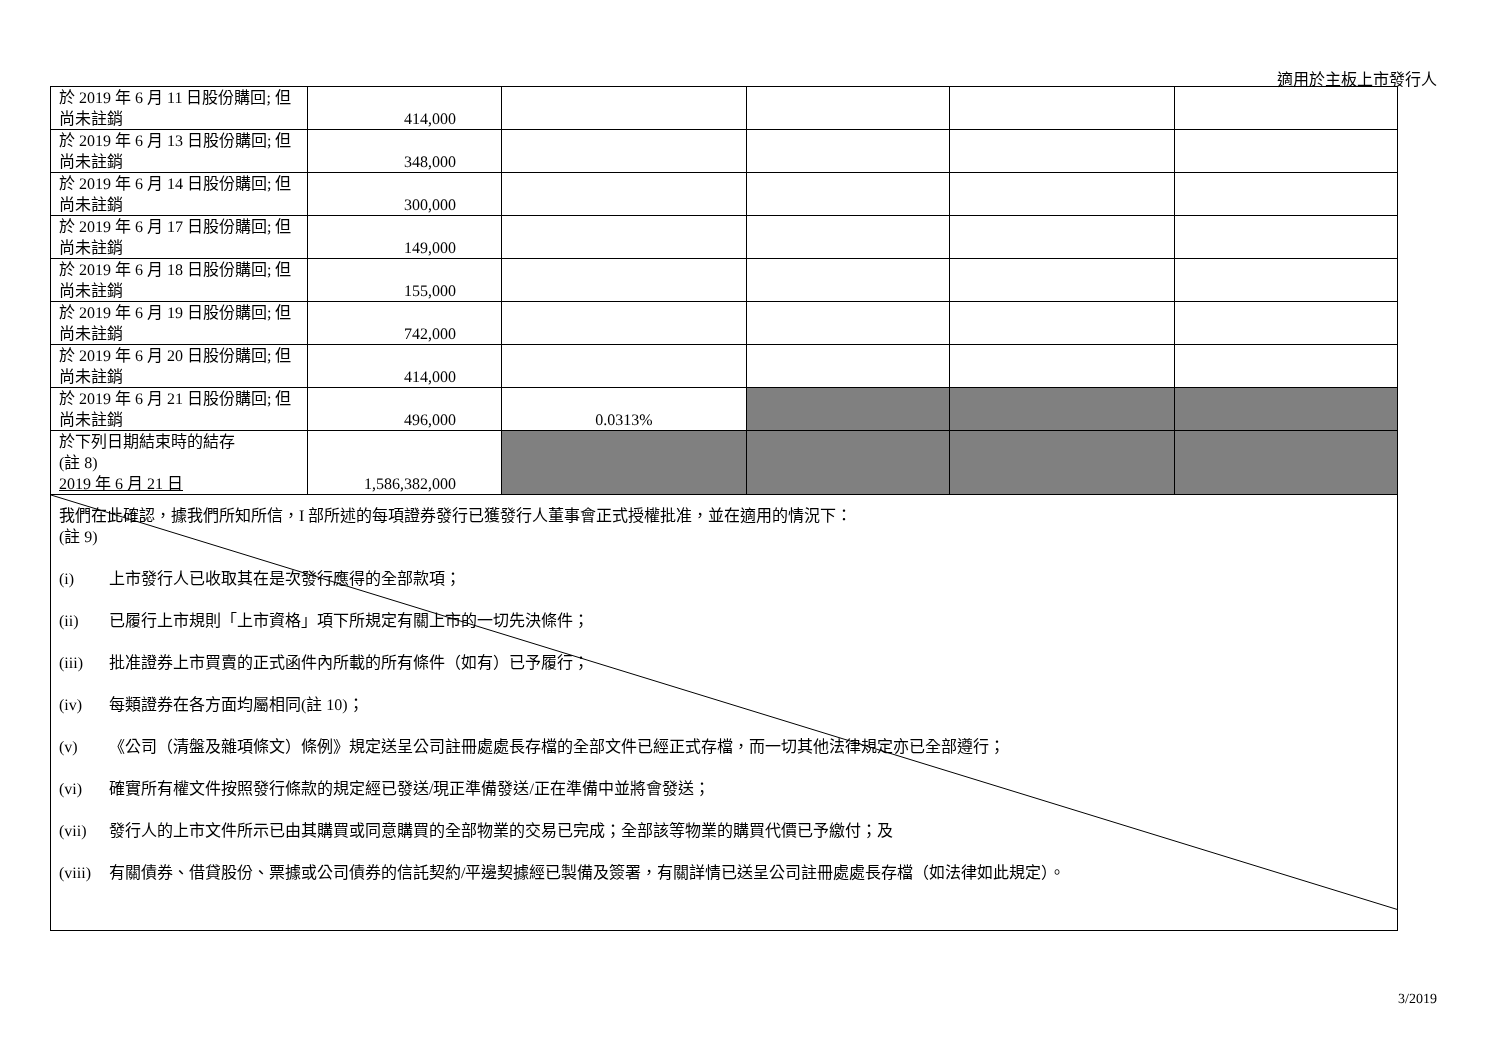適用於主板上市發行人
| 於 2019 年 6 月 11 日股份購回; 但尚未註銷 | 414,000 | | | | |
| 於 2019 年 6 月 13 日股份購回; 但尚未註銷 | 348,000 | | | | |
| 於 2019 年 6 月 14 日股份購回; 但尚未註銷 | 300,000 | | | | |
| 於 2019 年 6 月 17 日股份購回; 但尚未註銷 | 149,000 | | | | |
| 於 2019 年 6 月 18 日股份購回; 但尚未註銷 | 155,000 | | | | |
| 於 2019 年 6 月 19 日股份購回; 但尚未註銷 | 742,000 | | | | |
| 於 2019 年 6 月 20 日股份購回; 但尚未註銷 | 414,000 | | | | |
| 於 2019 年 6 月 21 日股份購回; 但尚未註銷 | 496,000 | 0.0313% | | | |
| 於下列日期結束時的結存 (註 8) 2019 年 6 月 21 日 | 1,586,382,000 | | | | |
我們在此確認，據我們所知所信，I 部所述的每項證券發行已獲發行人董事會正式授權批准，並在適用的情況下：
(註 9)
(i) 上市發行人已收取其在是次發行應得的全部款項；
(ii) 已履行上市規則「上市資格」項下所規定有關上市的一切先決條件；
(iii) 批准證券上市買賣的正式函件內所載的所有條件（如有）已予履行；
(iv) 每類證券在各方面均屬相同(註 10)；
(v) 《公司（清盤及雜項條文）條例》規定送呈公司註冊處處長存檔的全部文件已經正式存檔，而一切其他法律規定亦已全部遵行；
(vi) 確實所有權文件按照發行條款的規定經已發送/現正準備發送/正在準備中並將會發送；
(vii) 發行人的上市文件所示已由其購買或同意購買的全部物業的交易已完成；全部該等物業的購買代價已予繳付；及
(viii) 有關債券、借貸股份、票據或公司債券的信託契約/平邊契據經已製備及簽署，有關詳情已送呈公司註冊處處長存檔（如法律如此規定）。
3/2019